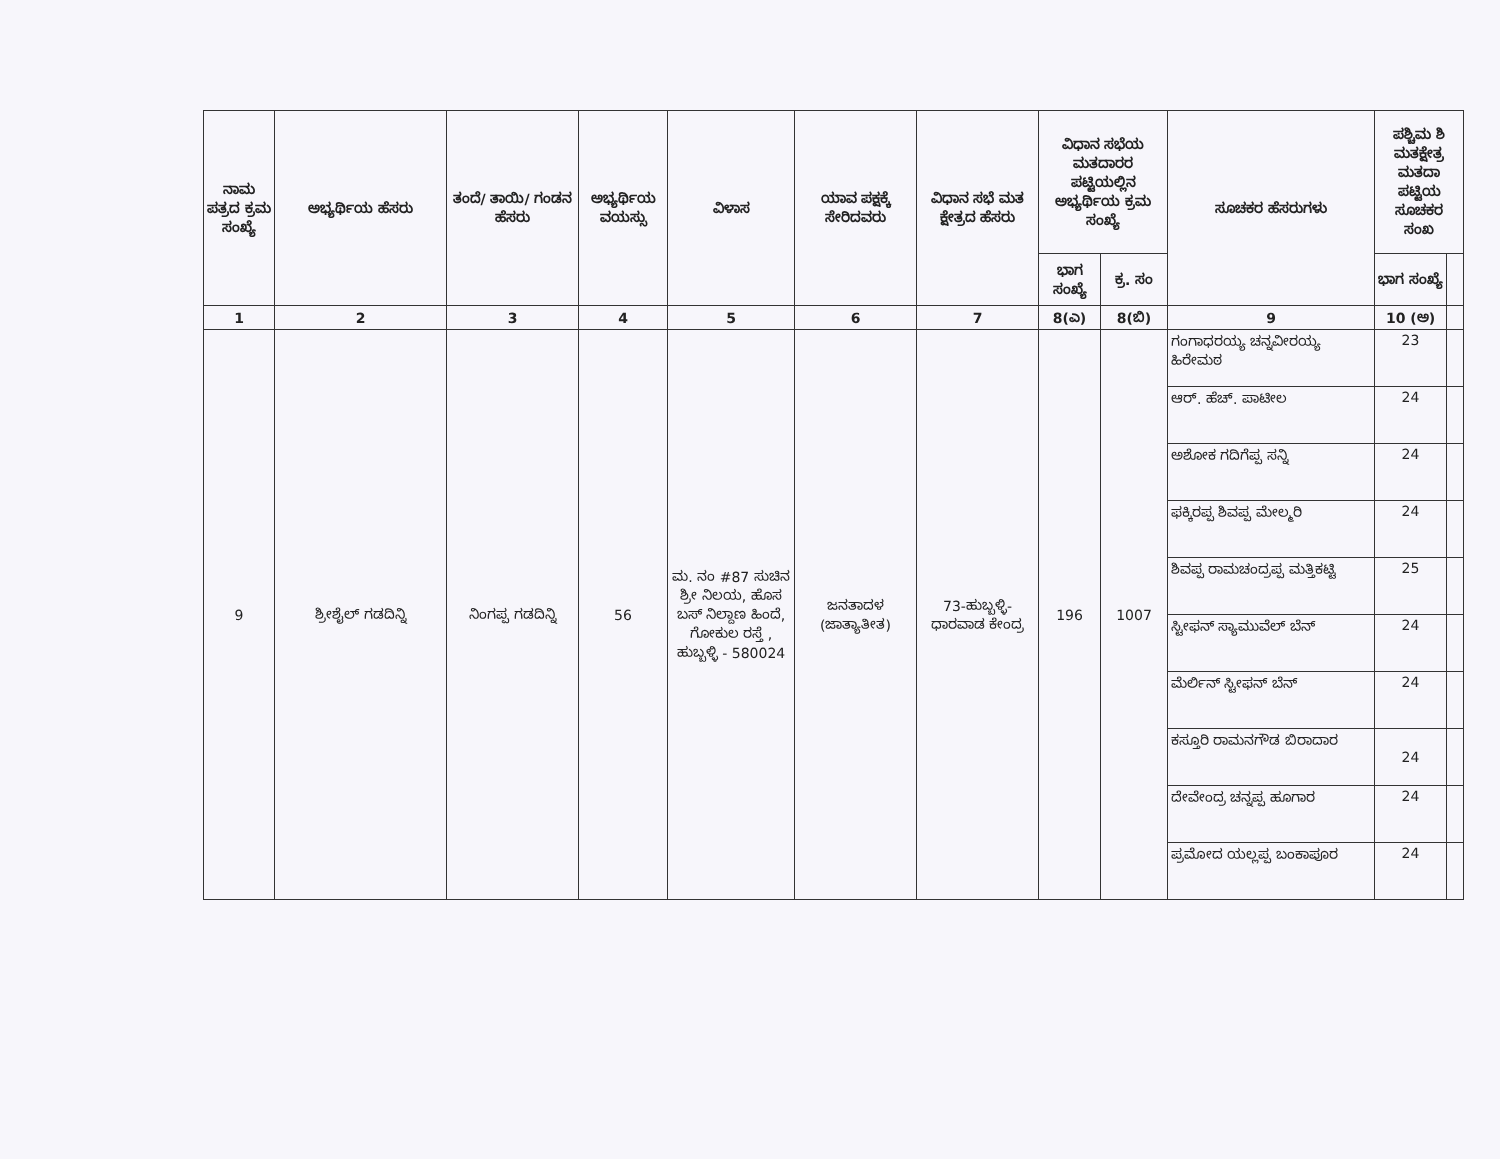| ನಾಮ ಪತ್ರದ ಕ್ರಮ ಸಂಖ್ಯೆ | ಅಭ್ಯರ್ಥಿಯ ಹೆಸರು | ತಂದೆ/ ತಾಯಿ/ ಗಂಡನ ಹೆಸರು | ಅಭ್ಯರ್ಥಿಯ ವಯಸ್ಸು | ವಿಳಾಸ | ಯಾವ ಪಕ್ಷಕ್ಕೆ ಸೇರಿದವರು | ವಿಧಾನ ಸಭೆ ಮತ ಕ್ಷೇತ್ರದ ಹೆಸರು | ವಿಧಾನ ಸಭೆಯ ಮತದಾರರ ಪಟ್ಟಿಯಲ್ಲಿನ ಅಭ್ಯರ್ಥಿಯ ಕ್ರಮ ಸಂಖ್ಯೆ | | ಸೂಚಕರ ಹೆಸರುಗಳು | ಪಶ್ಚಿಮ ಶಿ ಮತಕ್ಷೇತ್ರ ಮತದಾ ಪಟ್ಟಿಯ ಸೂಚಕರ ಸಂಖ | |
| --- | --- | --- | --- | --- | --- | --- | --- | --- | --- | --- | --- |
| | | | | | | | ಭಾಗ ಸಂಖ್ಯೆ | ಕ್ರ. ಸಂ | | ಭಾಗ ಸಂಖ್ಯೆ | |
| 1 | 2 | 3 | 4 | 5 | 6 | 7 | 8(ಎ) | 8(ಬಿ) | 9 | 10 (ಅ) | |
| 9 | ಶ್ರೀಶೈಲ್ ಗಡದಿನ್ನಿ | ನಿಂಗಪ್ಪ ಗಡದಿನ್ನಿ | 56 | ಮ. ನಂ #87 ಸುಚಿನ ಶ್ರೀ ನಿಲಯ, ಹೊಸ ಬಸ್ ನಿಲ್ದಾಣ ಹಿಂದೆ, ಗೋಕುಲ ರಸ್ತೆ , ಹುಬ್ಬಳ್ಳಿ - 580024 | ಜನತಾದಳ (ಜಾತ್ಯಾತೀತ) | 73-ಹುಬ್ಬಳ್ಳಿ- ಧಾರವಾಡ ಕೇಂದ್ರ | 196 | 1007 | ಗಂಗಾಧರಯ್ಯ ಚನ್ನವೀರಯ್ಯ ಹಿರೇಮಠ | 23 | |
| | | | | | | | | | ಆರ್. ಹೆಚ್. ಪಾಟೀಲ | 24 | |
| | | | | | | | | | ಅಶೋಕ ಗದಿಗೆಪ್ಪ ಸನ್ನಿ | 24 | |
| | | | | | | | | | ಫಕ್ಕಿರಪ್ಪ ಶಿವಪ್ಪ ಮೇಲ್ಮರಿ | 24 | |
| | | | | | | | | | ಶಿವಪ್ಪ ರಾಮಚಂದ್ರಪ್ಪ ಮತ್ತಿಕಟ್ಟಿ | 25 | |
| | | | | | | | | | ಸ್ಟೀಫನ್ ಸ್ಯಾಮುವೆಲ್ ಬೆನ್ | 24 | |
| | | | | | | | | | ಮೆರ್ಲಿನ್ ಸ್ಟೀಫನ್ ಬೆನ್ | 24 | |
| | | | | | | | | | ಕಸ್ತೂರಿ ರಾಮನಗೌಡ ಬಿರಾದಾರ | 24 | |
| | | | | | | | | | ದೇವೇಂದ್ರ ಚನ್ನಪ್ಪ ಹೂಗಾರ | 24 | |
| | | | | | | | | | ಪ್ರಮೋದ ಯಲ್ಲಪ್ಪ ಬಂಕಾಪೂರ | 24 | |